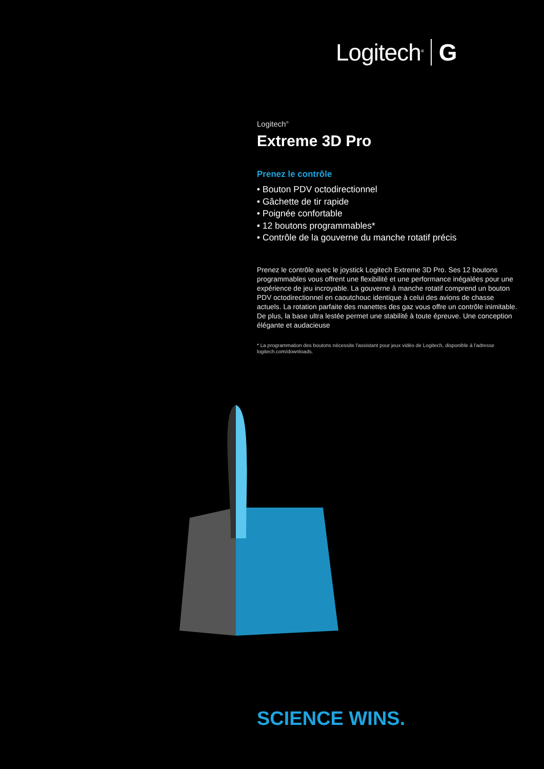Logitech<sup>®</sup> G
Logitech<sup>®</sup>
Extreme 3D Pro
Prenez le contrôle
• Bouton PDV octodirectionnel
• Gâchette de tir rapide
• Poignée confortable
• 12 boutons programmables*
• Contrôle de la gouverne du manche rotatif précis
Prenez le contrôle avec le joystick Logitech Extreme 3D Pro. Ses 12 boutons programmables vous offrent une flexibilité et une performance inégalées pour une expérience de jeu incroyable. La gouverne à manche rotatif comprend un bouton PDV octodirectionnel en caoutchouc identique à celui des avions de chasse actuels. La rotation parfaite des manettes des gaz vous offre un contrôle inimitable. De plus, la base ultra lestée permet une stabilité à toute épreuve. Une conception élégante et audacieuse
* La programmation des boutons nécessite l'assistant pour jeux vidéo de Logitech, disponible à l'adresse logitech.com/downloads.
SCIENCE WINS.